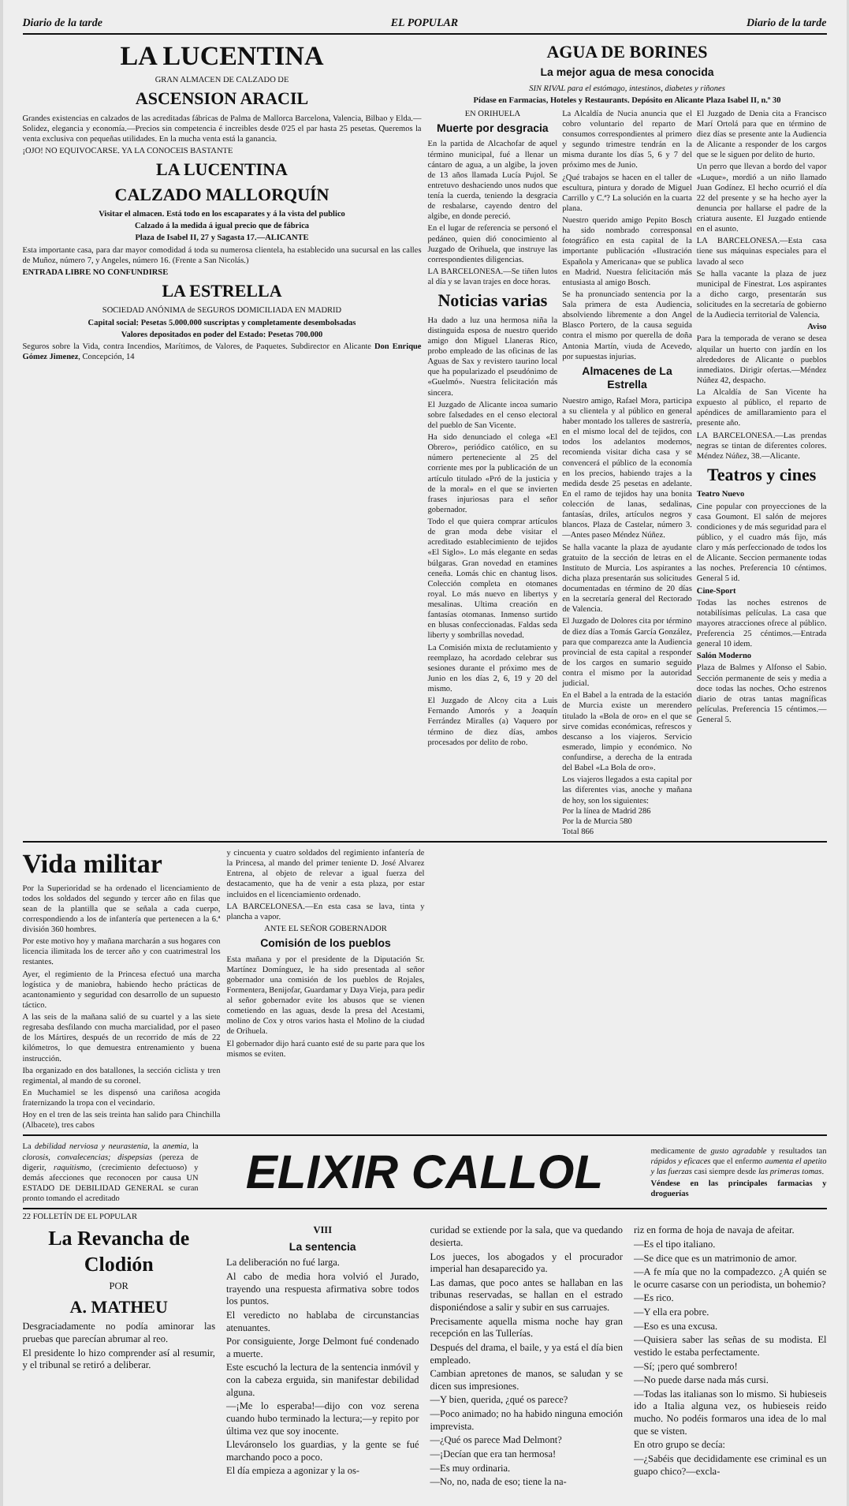Diario de la tarde EL POPULAR Diario de la tarde
LA LUCENTINA
GRAN ALMACEN DE CALZADO DE
ASCENSION ARACIL
Grandes existencias en calzados de las acreditadas fábricas de Palma de Mallorca Barcelona, Valencia, Bilbao y Elda.—Solidez, elegancia y economía.—Precios sin competencia é increibles desde 0'25 el par hasta 25 pesetas. Queremos la venta exclusiva con pequeñas utilidades. En la mucha venta está la ganancia.
¡OJO! NO EQUIVOCARSE. YA LA CONOCEIS BASTANTE
LA LUCENTINA
CALZADO MALLORQUÍN
Visitar el almacen. Está todo en los escaparates y á la vista del publico
Calzado á la medida á igual precio que de fábrica
Plaza de Isabel II, 27 y Sagasta 17.—ALICANTE
Esta importante casa, para dar mayor comodidad á toda su numerosa clientela, ha establecido una sucursal en las calles de Muñoz, número 7, y Angeles, número 16. (Frente a San Nicolás.)
ENTRADA LIBRE NO CONFUNDIRSE
LA ESTRELLA
SOCIEDAD ANÓNIMA de SEGUROS DOMICILIADA EN MADRID
Capital social: Pesetas 5.000.000 suscriptas y completamente desembolsadas
Valores depositados en poder del Estado: Pesetas 700.000
Seguros sobre la Vida, contra Incendios, Marítimos, de Valores, de Paquetes. Subdirector en Alicante Don Enrique Gómez Jimenez, Concepción, 14
AGUA DE BORINES
La mejor agua de mesa conocida
SIN RIVAL para el estómago, intestinos, diabetes y riñones
Pídase en Farmacias, Hoteles y Restaurants. Depósito en Alicante Plaza Isabel II, n.º 30
EN ORIHUELA
Muerte por desgracia
En la partida de Alcachofar de aquel término municipal, fué a llenar un cántaro de agua, a un algibe, la joven de 13 años llamada Lucía Pujol. Se entretuvo deshaciendo unos nudos que tenía la cuerda, teniendo la desgracia de resbalarse, cayendo dentro del algibe, en donde pereció.
En el lugar de referencia se personó el pedáneo, quien dió conocimiento al Juzgado de Orihuela, que instruye las correspondientes diligencias.
LA BARCELONESA.—Se tiñen lutos al día y se lavan trajes en doce horas.
Noticias varias
Ha dado a luz una hermosa niña la distinguida esposa de nuestro querido amigo don Miguel Llaneras Rico, probo empleado de las oficinas de las Aguas de Sax y revistero taurino local que ha popularizado el pseudónimo de «Guelmó». Nuestra felicitación más sincera.
El Juzgado de Alicante incoa sumario sobre falsedades en el censo electoral del pueblo de San Vicente.
Ha sido denunciado el colega «El Obrero», periódico católico, en su número perteneciente al 25 del corriente mes por la publicación de un artículo titulado «Pró de la justicia y de la moral» en el que se invierten frases injuriosas para el señor gobernador.
Todo el que quiera comprar artículos de gran moda debe visitar el acreditado establecimiento de tejidos «El Siglo». Lo más elegante en sedas búlgaras. Gran novedad en etamines ceneña. Lomás chic en chantug lisos. Colección completa en otomanes royal. Lo más nuevo en libertys y mesalinas. Ultima creación en fantasías otomanas. Inmenso surtido en blusas confeccionadas. Faldas seda liberty y sombrillas novedad.
La Comisión mixta de reclutamiento y reemplazo, ha acordado celebrar sus sesiones durante el próximo mes de Junio en los días 2, 6, 19 y 20 del mismo.
El Juzgado de Alcoy cita a Luis Fernando Amorós y a Joaquín Ferrández Miralles (a) Vaquero por término de diez días, ambos procesados por delito de robo.
La Alcaldía de Nucia anuncia que el cobro voluntario del reparto de consumos correspondientes al primero y segundo trimestre tendrán en la misma durante los días 5, 6 y 7 del próximo mes de Junio.
¿Qué trabajos se hacen en el taller de escultura, pintura y dorado de Miguel Carrillo y C.ª? La solución en la cuarta plana.
Nuestro querido amigo Pepito Bosch ha sido nombrado corresponsal fotográfico en esta capital de la importante publicación «Ilustración Española y Americana» que se publica en Madrid. Nuestra felicitación más entusiasta al amigo Bosch.
Se ha pronunciado sentencia por la Sala primera de esta Audiencia, absolviendo libremente a don Angel Blasco Portero, de la causa seguida contra el mismo por querella de doña Antonia Martín, viuda de Acevedo, por supuestas injurias.
Almacenes de La Estrella
Nuestro amigo, Rafael Mora, participa a su clientela y al público en general haber montado los talleres de sastrería, en el mismo local del de tejidos, con todos los adelantos modernos, recomienda visitar dicha casa y se convencerá el público de la economía en los precios, habiendo trajes a la medida desde 25 pesetas en adelante. En el ramo de tejidos hay una bonita colección de lanas, sedalinas, fantasías, driles, artículos negros y blancos. Plaza de Castelar, número 3.—Antes paseo Méndez Núñez.
Se halla vacante la plaza de ayudante gratuito de la sección de letras en el Instituto de Murcia. Los aspirantes a dicha plaza presentarán sus solicitudes documentadas en término de 20 días en la secretaría general del Rectorado de Valencia.
El Juzgado de Dolores cita por término de diez días a Tomás García González, para que comparezca ante la Audiencia provincial de esta capital a responder de los cargos en sumario seguido contra el mismo por la autoridad judicial.
En el Babel a la entrada de la estación de Murcia existe un merendero titulado la «Bola de oro» en el que se sirve comidas económicas, refrescos y descanso a los viajeros. Servicio esmerado, limpio y económico. No confundirse, a derecha de la entrada del Babel «La Bola de oro».
Los viajeros llegados a esta capital por las diferentes vias, anoche y mañana de hoy, son los siguientes:
Por la línea de Madrid 286
Por la de Murcia 580
Total 866
El Juzgado de Denia cita a Francisco Marí Ortolá para que en término de diez días se presente ante la Audiencia de Alicante a responder de los cargos que se le siguen por delito de hurto.
Un perro que llevan a bordo del vapor «Luque», mordió a un niño llamado Juan Godínez. El hecho ocurrió el día 22 del presente y se ha hecho ayer la denuncia por hallarse el padre de la criatura ausente. El Juzgado entiende en el asunto.
LA BARCELONESA.—Esta casa tiene sus máquinas especiales para el lavado al seco
Se halla vacante la plaza de juez municipal de Finestrat. Los aspirantes a dicho cargo, presentarán sus solicitudes en la secretaría de gobierno de la Audiecia territorial de Valencia.
Aviso
Para la temporada de verano se desea alquilar un huerto con jardín en los alrededores de Alicante o pueblos inmediatos. Dirigir ofertas.—Méndez Núñez 42, despacho.
La Alcaldía de San Vicente ha expuesto al público, el reparto de apéndices de amillaramiento para el presente año.
LA BARCELONESA.—Las prendas negras se tintan de diferentes colores. Méndez Núñez, 38.—Alicante.
Teatros y cines
Teatro Nuevo
Cine popular con proyecciones de la casa Goumont. El salón de mejores condiciones y de más seguridad para el público, y el cuadro más fijo, más claro y más perfeccionado de todos los de Alicante. Seccion permanente todas las noches. Preferencia 10 céntimos. General 5 id.
Cine-Sport
Todas las noches estrenos de notabilísimas películas. La casa que mayores atracciones ofrece al público. Preferencia 25 céntimos.—Entrada general 10 idem.
Salón Moderno
Plaza de Balmes y Alfonso el Sabio. Sección permanente de seis y media a doce todas las noches. Ocho estrenos diario de otras tantas magníficas películas. Preferencia 15 céntimos.—General 5.
Vida militar
Por la Superioridad se ha ordenado el licenciamiento de todos los soldados del segundo y tercer año en filas que sean de la plantilla que se señala a cada cuerpo, correspondiendo a los de infantería que pertenecen a la 6.ª división 360 hombres.
Por este motivo hoy y mañana marcharán a sus hogares con licencia ilimitada los de tercer año y con cuatrimestral los restantes.
Ayer, el regimiento de la Princesa efectuó una marcha logística y de maniobra, habiendo hecho prácticas de acantonamiento y seguridad con desarrollo de un supuesto táctico.
A las seis de la mañana salió de su cuartel y a las siete regresaba desfilando con mucha marcialidad, por el paseo de los Mártires, después de un recorrido de más de 22 kilómetros, lo que demuestra entrenamiento y buena instrucción.
Iba organizado en dos batallones, la sección ciclista y tren regimental, al mando de su coronel.
En Muchamiel se les dispensó una cariñosa acogida fraternizando la tropa con el vecindario.
Hoy en el tren de las seis treinta han salido para Chinchilla (Albacete), tres cabos
y cincuenta y cuatro soldados del regimiento infantería de la Princesa, al mando del primer teniente D. José Alvarez Entrena, al objeto de relevar a igual fuerza del destacamento, que ha de venir a esta plaza, por estar incluidos en el licenciamiento ordenado.
LA BARCELONESA.—En esta casa se lava, tinta y plancha a vapor.
ANTE EL SEÑOR GOBERNADOR
Comisión de los pueblos
Esta mañana y por el presidente de la Diputación Sr. Martínez Domínguez, le ha sido presentada al señor gobernador una comisión de los pueblos de Rojales, Formentera, Benijofar, Guardamar y Daya Vieja, para pedir al señor gobernador evite los abusos que se vienen cometiendo en las aguas, desde la presa del Acestami, molino de Cox y otros varios hasta el Molino de la ciudad de Orihuela.
El gobernador dijo hará cuanto esté de su parte para que los mismos se eviten.
La debilidad nerviosa y neurastenia, la anemia, la clorosis, convalecencias; dispepsias (pereza de digerir, raquitismo, (crecimiento defectuoso) y demás afecciones que reconocen por causa UN ESTADO DE DEBILIDAD GENERAL se curan pronto tomando el acreditado
ELIXIR CALLOL
medicamente de gusto agradable y resultados tan rápidos y eficaces que el enfermo aumenta el apetito y las fuerzas casi siempre desde las primeras tomas.
Véndese en las principales farmacias y droguerías
22 FOLLETÍN DE EL POPULAR
La Revancha de Clodión
POR
A. MATHEU
Desgraciadamente no podía aminorar las pruebas que parecían abrumar al reo.
El presidente lo hizo comprender así al resumir, y el tribunal se retiró a deliberar.
VIII
La sentencia
La deliberación no fué larga.
Al cabo de media hora volvió el Jurado, trayendo una respuesta afirmativa sobre todos los puntos.
El veredicto no hablaba de circunstancias atenuantes.
Por consiguiente, Jorge Delmont fué condenado a muerte.
Este escuchó la lectura de la sentencia inmóvil y con la cabeza erguida, sin manifestar debilidad alguna.
—¡Me lo esperaba!—dijo con voz serena cuando hubo terminado la lectura;—y repito por última vez que soy inocente.
Lleváronselo los guardias, y la gente se fué marchando poco a poco.
El día empieza a agonizar y la os-
curidad se extiende por la sala, que va quedando desierta.
Los jueces, los abogados y el procurador imperial han desaparecido ya.
Las damas, que poco antes se hallaban en las tribunas reservadas, se hallan en el estrado disponiéndose a salir y subir en sus carruajes.
Precisamente aquella misma noche hay gran recepción en las Tullerías.
Después del drama, el baile, y ya está el día bien empleado.
Cambian apretones de manos, se saludan y se dicen sus impresiones.
—Y bien, querida, ¿qué os parece?
—Poco animado; no ha habido ninguna emoción imprevista.
—¿Qué os parece Mad Delmont?
—¡Decían que era tan hermosa!
—Es muy ordinaria.
—No, no, nada de eso; tiene la na-
riz en forma de hoja de navaja de afeitar.
—Es el tipo italiano.
—Se dice que es un matrimonio de amor.
—A fe mía que no la compadezco. ¿A quién se le ocurre casarse con un periodista, un bohemio?
—Es rico.
—Y ella era pobre.
—Eso es una excusa.
—Quisiera saber las señas de su modista. El vestido le estaba perfectamente.
—Sí; ¡pero qué sombrero!
—No puede darse nada más cursi.
—Todas las italianas son lo mismo. Si hubieseis ido a Italia alguna vez, os hubieseis reido mucho. No podéis formaros una idea de lo mal que se visten.
En otro grupo se decía:
—¿Sabéis que decididamente ese criminal es un guapo chico?—excla-